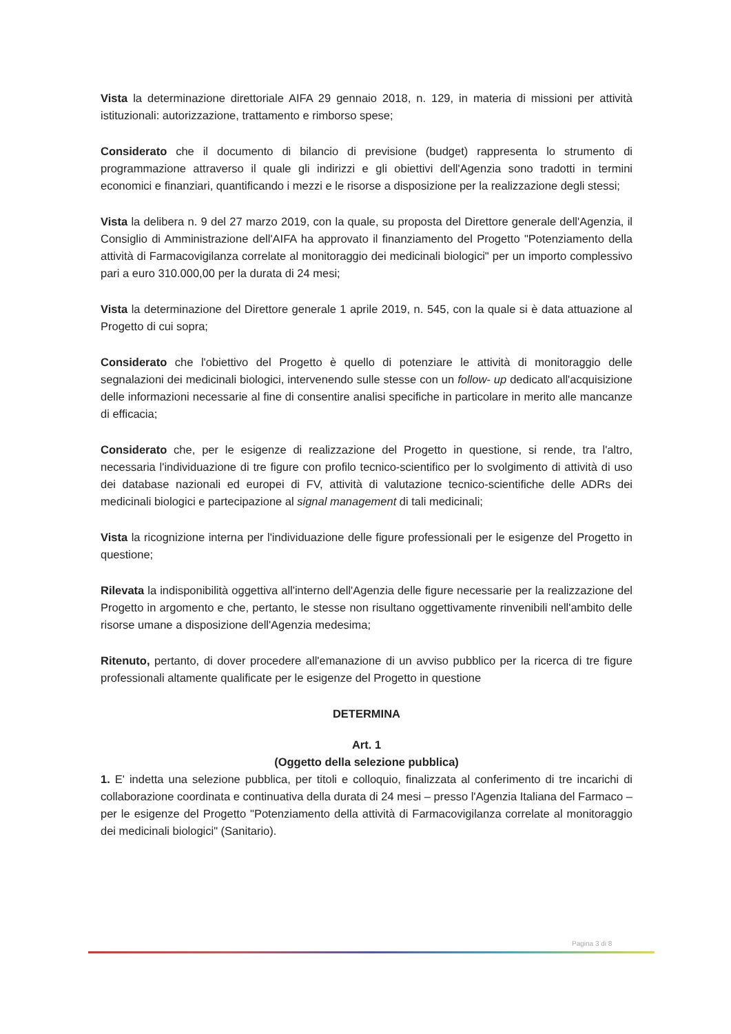Vista la determinazione direttoriale AIFA 29 gennaio 2018, n. 129, in materia di missioni per attività istituzionali: autorizzazione, trattamento e rimborso spese;
Considerato che il documento di bilancio di previsione (budget) rappresenta lo strumento di programmazione attraverso il quale gli indirizzi e gli obiettivi dell'Agenzia sono tradotti in termini economici e finanziari, quantificando i mezzi e le risorse a disposizione per la realizzazione degli stessi;
Vista la delibera n. 9 del 27 marzo 2019, con la quale, su proposta del Direttore generale dell'Agenzia, il Consiglio di Amministrazione dell'AIFA ha approvato il finanziamento del Progetto "Potenziamento della attività di Farmacovigilanza correlate al monitoraggio dei medicinali biologici" per un importo complessivo pari a euro 310.000,00 per la durata di 24 mesi;
Vista la determinazione del Direttore generale 1 aprile 2019, n. 545, con la quale si è data attuazione al Progetto di cui sopra;
Considerato che l'obiettivo del Progetto è quello di potenziare le attività di monitoraggio delle segnalazioni dei medicinali biologici, intervenendo sulle stesse con un follow- up dedicato all'acquisizione delle informazioni necessarie al fine di consentire analisi specifiche in particolare in merito alle mancanze di efficacia;
Considerato che, per le esigenze di realizzazione del Progetto in questione, si rende, tra l'altro, necessaria l'individuazione di tre figure con profilo tecnico-scientifico per lo svolgimento di attività di uso dei database nazionali ed europei di FV, attività di valutazione tecnico-scientifiche delle ADRs dei medicinali biologici e partecipazione al signal management di tali medicinali;
Vista la ricognizione interna per l'individuazione delle figure professionali per le esigenze del Progetto in questione;
Rilevata la indisponibilità oggettiva all'interno dell'Agenzia delle figure necessarie per la realizzazione del Progetto in argomento e che, pertanto, le stesse non risultano oggettivamente rinvenibili nell'ambito delle risorse umane a disposizione dell'Agenzia medesima;
Ritenuto, pertanto, di dover procedere all'emanazione di un avviso pubblico per la ricerca di tre figure professionali altamente qualificate per le esigenze del Progetto in questione
DETERMINA
Art. 1
(Oggetto della selezione pubblica)
1. E' indetta una selezione pubblica, per titoli e colloquio, finalizzata al conferimento di tre incarichi di collaborazione coordinata e continuativa della durata di 24 mesi – presso l'Agenzia Italiana del Farmaco – per le esigenze del Progetto "Potenziamento della attività di Farmacovigilanza correlate al monitoraggio dei medicinali biologici" (Sanitario).
Pagina 3 di 8